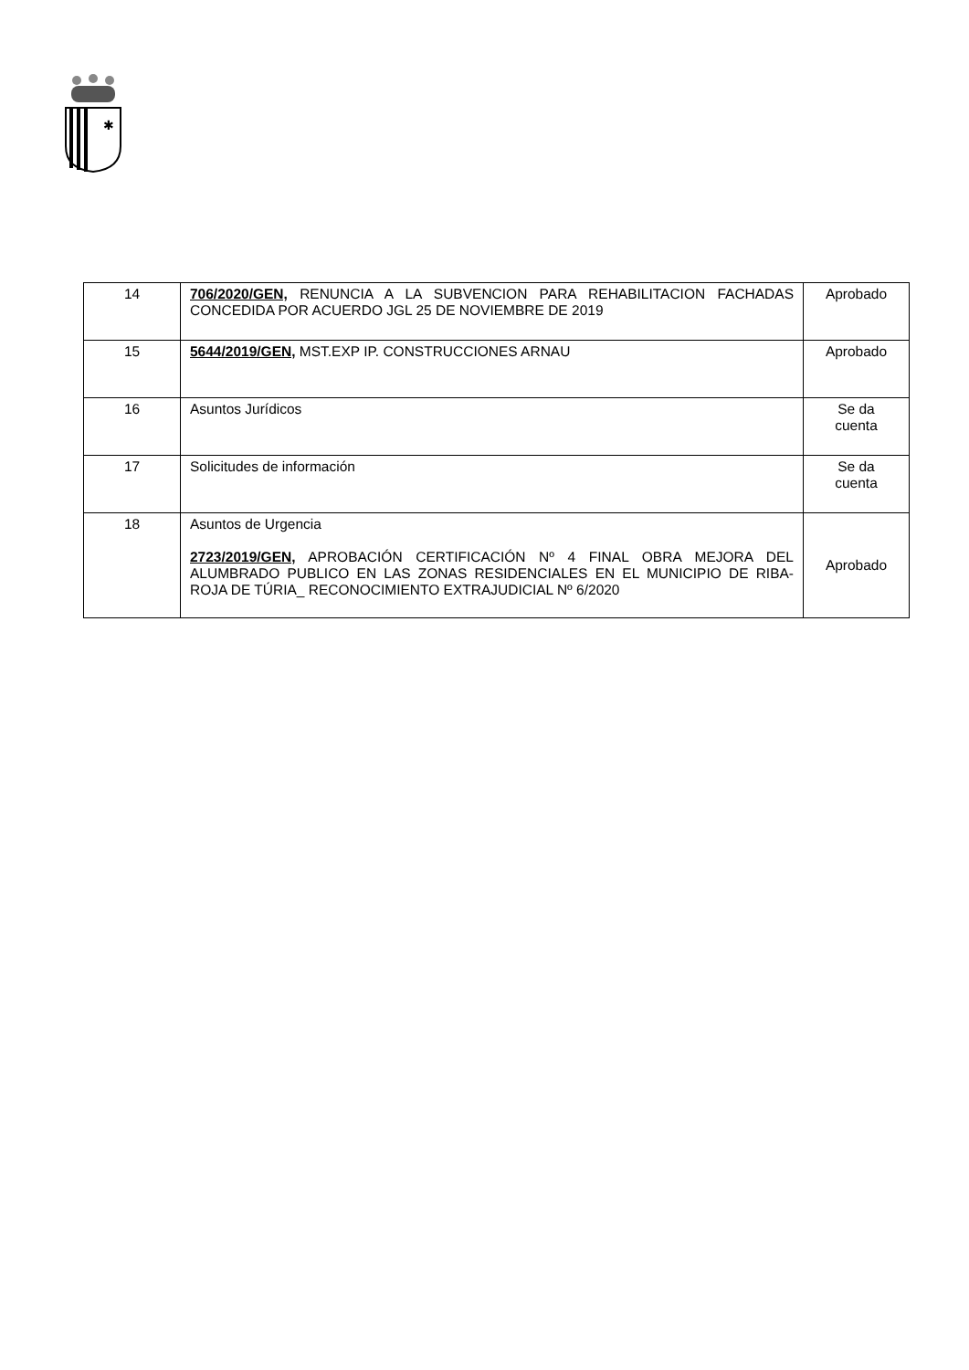✱
| 14 | 706/2020/GEN, RENUNCIA A LA SUBVENCION PARA REHABILITACION FACHADAS CONCEDIDA POR ACUERDO JGL 25 DE NOVIEMBRE DE 2019 | Aprobado |
| 15 | 5644/2019/GEN, MST.EXP IP. CONSTRUCCIONES ARNAU | Aprobado |
| 16 | Asuntos Jurídicos | Se da cuenta |
| 17 | Solicitudes de información | Se da cuenta |
| 18 | Asuntos de Urgencia 2723/2019/GEN, APROBACIÓN CERTIFICACIÓN Nº 4 FINAL OBRA MEJORA DEL ALUMBRADO PUBLICO EN LAS ZONAS RESIDENCIALES EN EL MUNICIPIO DE RIBA-ROJA DE TÚRIA_ RECONOCIMIENTO EXTRAJUDICIAL Nº 6/2020 | Aprobado |